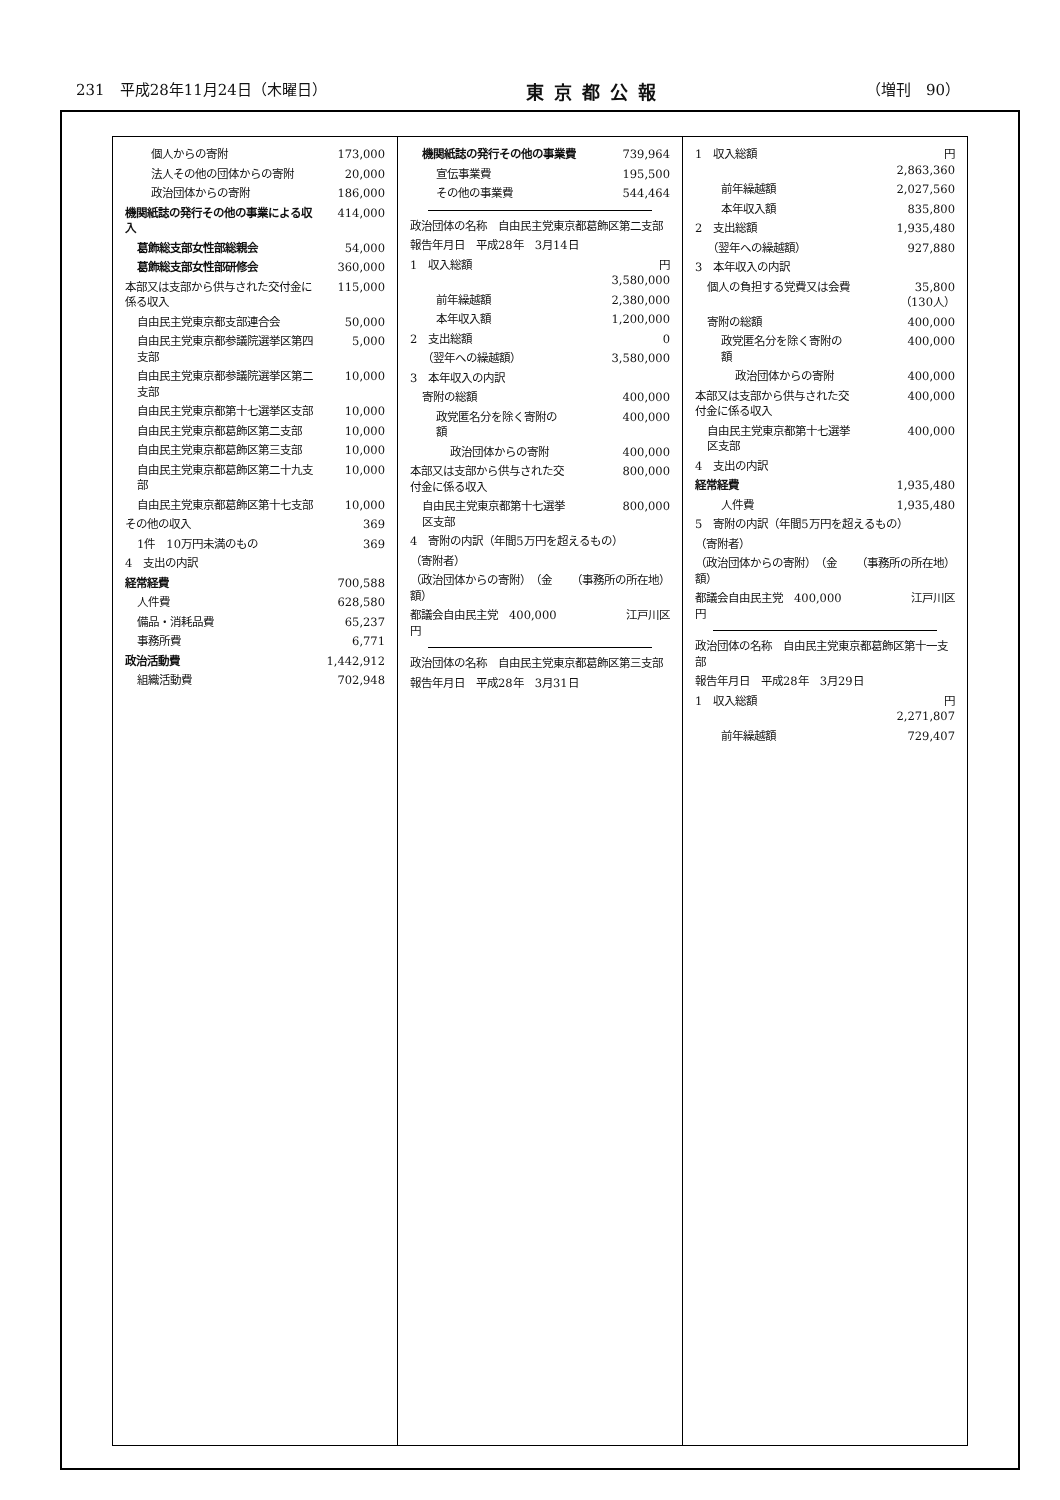231　平成28年11月24日（木曜日） 東京都公報 （増刊　90）
| 個人からの寄附 | 173,000 |
| 法人その他の団体からの寄附 | 20,000 |
| 政治団体からの寄附 | 186,000 |
| 機関紙誌の発行その他の事業による収入 | 414,000 |
| 葛飾総支部女性部総親会 | 54,000 |
| 葛飾総支部女性部研修会 | 360,000 |
| 本部又は支部から供与された交付金に係る収入 | 115,000 |
| 自由民主党東京都支部連合会 | 50,000 |
| 自由民主党東京都参議院選挙区第四支部 | 5,000 |
| 自由民主党東京都参議院選挙区第二支部 | 10,000 |
| 自由民主党東京都第十七選挙区支部 | 10,000 |
| 自由民主党東京都葛飾区第二支部 | 10,000 |
| 自由民主党東京都葛飾区第三支部 | 10,000 |
| 自由民主党東京都葛飾区第二十九支部 | 10,000 |
| 自由民主党東京都葛飾区第十七支部 | 10,000 |
| その他の収入 | 369 |
| 1件 10万円未満のもの | 369 |
| 4 支出の内訳 | |
| 経常経費 | 700,588 |
| 人件費 | 628,580 |
| 備品・消耗品費 | 65,237 |
| 事務所費 | 6,771 |
| 政治活動費 | 1,442,912 |
| 組織活動費 | 702,948 |
| 機関紙誌の発行その他の事業費 | 739,964 |
| 宣伝事業費 | 195,500 |
| その他の事業費 | 544,464 |
| 政治団体の名称 自由民主党東京都葛飾区第二支部 | |
| 報告年月日 平成28年 3月14日 | |
| 1 収入総額 | 円 3,580,000 |
| 前年繰越額 | 2,380,000 |
| 本年収入額 | 1,200,000 |
| 2 支出総額 | 0 |
| （翌年への繰越額） | 3,580,000 |
| 3 本年収入の内訳 | |
| 寄附の総額 | 400,000 |
| 政党匿名分を除く寄附の額 | 400,000 |
| 政治団体からの寄附 | 400,000 |
| 本部又は支部から供与された交付金に係る収入 | 800,000 |
| 自由民主党東京都第十七選挙区支部 | 800,000 |
| 4 寄附の内訳（年間5万円を超えるもの） | |
| （寄附者） | |
| （政治団体からの寄附） （金額） | （事務所の所在地） |
| 都議会自由民主党 400,000 円 | 江戸川区 |
| 政治団体の名称 自由民主党東京都葛飾区第三支部 |
| 報告年月日 平成28年 3月31日 |
| 1 収入総額 | 円 2,863,360 |
| 前年繰越額 | 2,027,560 |
| 本年収入額 | 835,800 |
| 2 支出総額 | 1,935,480 |
| （翌年への繰越額） | 927,880 |
| 3 本年収入の内訳 | |
| 個人の負担する党費又は会費 | 35,800 （130人） |
| 寄附の総額 | 400,000 |
| 政党匿名分を除く寄附の額 | 400,000 |
| 政治団体からの寄附 | 400,000 |
| 本部又は支部から供与された交付金に係る収入 | 400,000 |
| 自由民主党東京都第十七選挙区支部 | 400,000 |
| 4 支出の内訳 | |
| 経常経費 | 1,935,480 |
| 人件費 | 1,935,480 |
| 5 寄附の内訳（年間5万円を超えるもの） | |
| （寄附者） | |
| （政治団体からの寄附） （金額） | （事務所の所在地） |
| 都議会自由民主党 400,000 円 | 江戸川区 |
| 政治団体の名称 自由民主党東京都葛飾区第十一支部 | |
| 報告年月日 平成28年 3月29日 | |
| 1 収入総額 | 円 2,271,807 |
| 前年繰越額 | 729,407 |